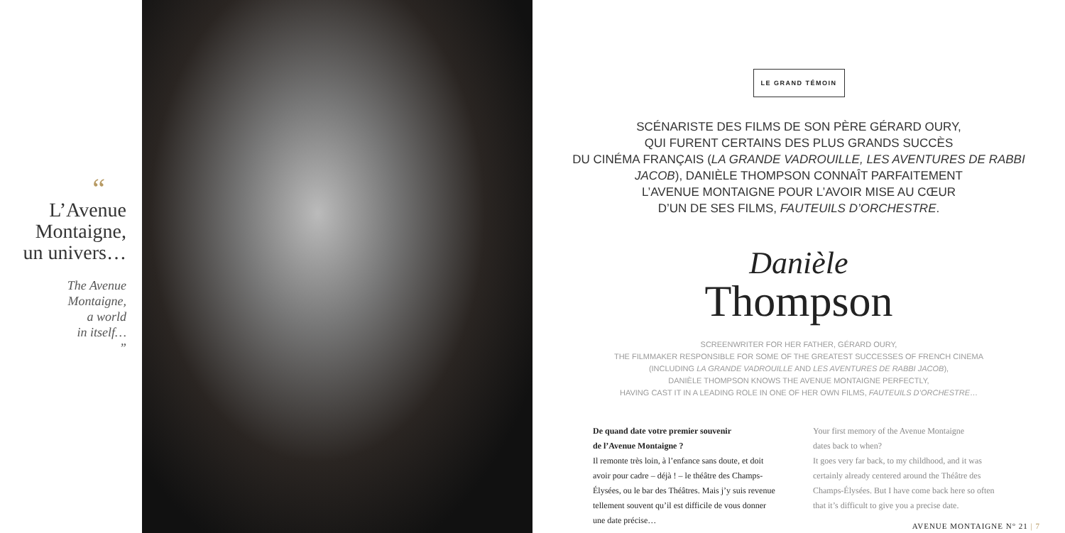“
L’Avenue
Montaigne,
un univers…
The Avenue
Montaigne,
a world
in itself…
”
LE GRAND TÉMOIN
SCÉNARISTE DES FILMS DE SON PÈRE GÉRARD OURY,
QUI FURENT CERTAINS DES PLUS GRANDS SUCCÈS
DU CINÉMA FRANÇAIS (LA GRANDE VADROUILLE, LES AVENTURES DE RABBI JACOB), DANIÈLE THOMPSON CONNAÎT PARFAITEMENT
L’AVENUE MONTAIGNE POUR L’AVOIR MISE AU CŒUR
D’UN DE SES FILMS, FAUTEUILS D’ORCHESTRE.
Danièle
Thompson
SCREENWRITER FOR HER FATHER, GÉRARD OURY,
THE FILMMAKER RESPONSIBLE FOR SOME OF THE GREATEST SUCCESSES OF FRENCH CINEMA
(INCLUDING LA GRANDE VADROUILLE AND LES AVENTURES DE RABBI JACOB),
DANIÈLE THOMPSON KNOWS THE AVENUE MONTAIGNE PERFECTLY,
HAVING CAST IT IN A LEADING ROLE IN ONE OF HER OWN FILMS, FAUTEUILS D’ORCHESTRE…
De quand date votre premier souvenir
de l’Avenue Montaigne ?
Il remonte très loin, à l’enfance sans doute, et doit avoir pour cadre – déjà ! – le théâtre des Champs-Élysées, ou le bar des Théâtres. Mais j’y suis revenue tellement souvent qu’il est difficile de vous donner une date précise…
Your first memory of the Avenue Montaigne
dates back to when?
It goes very far back, to my childhood, and it was certainly already centered around the Théâtre des Champs-Élysées. But I have come back here so often that it’s difficult to give you a precise date.
AVENUE MONTAIGNE N° 21 | 7